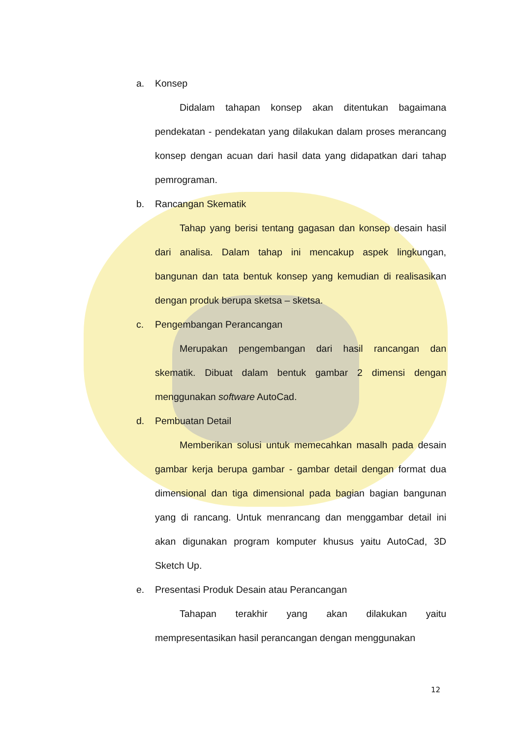a. Konsep
Didalam tahapan konsep akan ditentukan bagaimana pendekatan - pendekatan yang dilakukan dalam proses merancang konsep dengan acuan dari hasil data yang didapatkan dari tahap pemrograman.
b. Rancangan Skematik
Tahap yang berisi tentang gagasan dan konsep desain hasil dari analisa. Dalam tahap ini mencakup aspek lingkungan, bangunan dan tata bentuk konsep yang kemudian di realisasikan dengan produk berupa sketsa – sketsa.
c. Pengembangan Perancangan
Merupakan pengembangan dari hasil rancangan dan skematik. Dibuat dalam bentuk gambar 2 dimensi dengan menggunakan software AutoCad.
d. Pembuatan Detail
Memberikan solusi untuk memecahkan masalh pada desain gambar kerja berupa gambar - gambar detail dengan format dua dimensional dan tiga dimensional pada bagian bagian bangunan yang di rancang. Untuk menrancang dan menggambar detail ini akan digunakan program komputer khusus yaitu AutoCad, 3D Sketch Up.
e. Presentasi Produk Desain atau Perancangan
Tahapan terakhir yang akan dilakukan yaitu mempresentasikan hasil perancangan dengan menggunakan
12